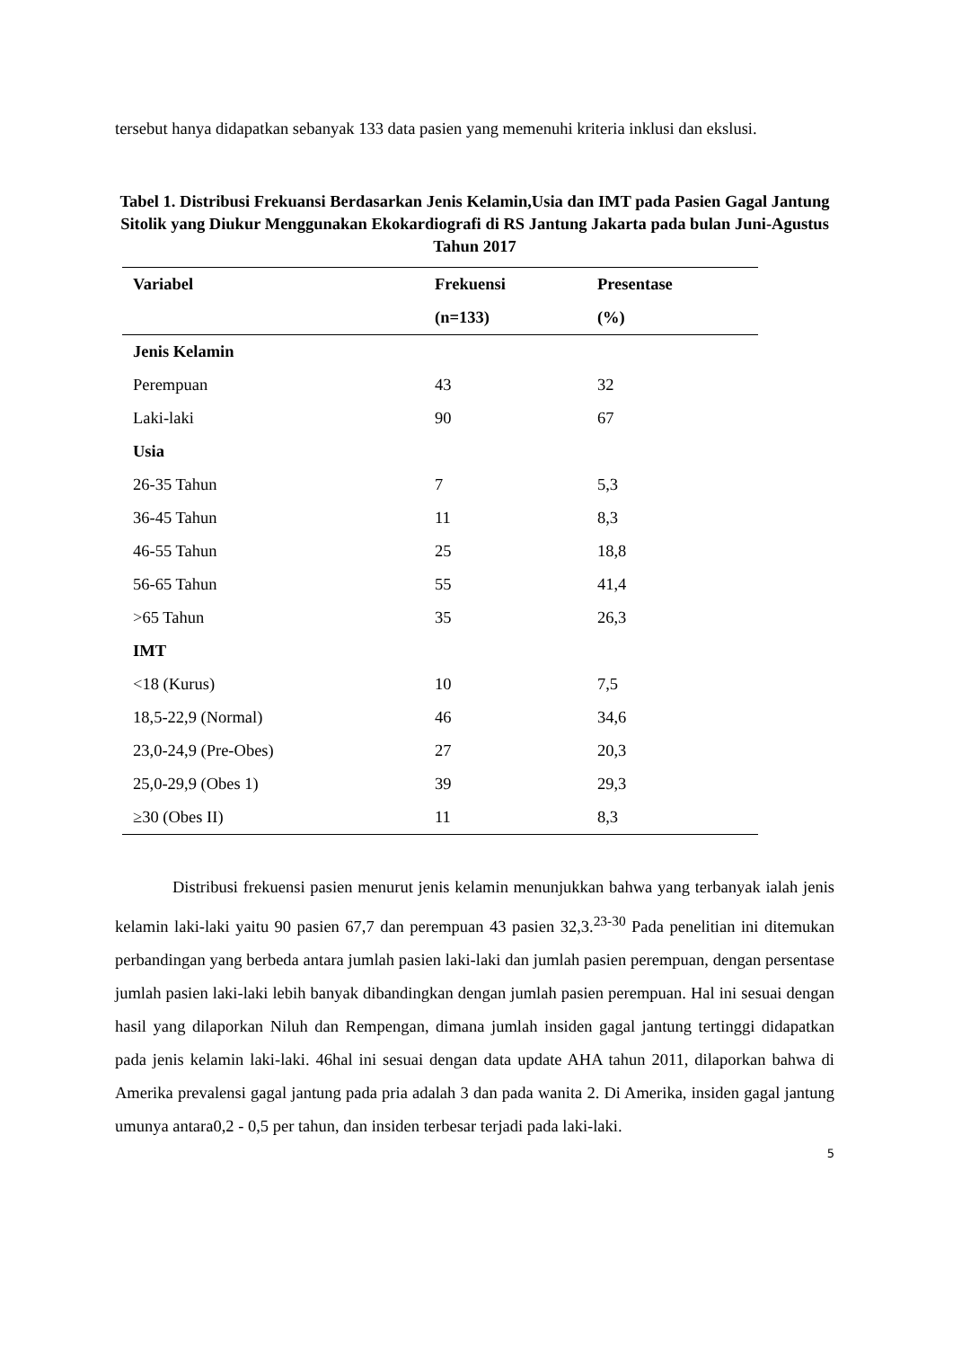tersebut hanya didapatkan sebanyak 133 data pasien yang memenuhi kriteria inklusi dan ekslusi.
Tabel 1. Distribusi Frekuansi Berdasarkan Jenis Kelamin,Usia dan IMT pada Pasien Gagal Jantung Sitolik yang Diukur Menggunakan Ekokardiografi di RS Jantung Jakarta pada bulan Juni-Agustus Tahun 2017
| Variabel | Frekuensi | Presentase |
| --- | --- | --- |
| | (n=133) | (%) |
| Jenis Kelamin | | |
| Perempuan | 43 | 32 |
| Laki-laki | 90 | 67 |
| Usia | | |
| 26-35 Tahun | 7 | 5,3 |
| 36-45 Tahun | 11 | 8,3 |
| 46-55 Tahun | 25 | 18,8 |
| 56-65 Tahun | 55 | 41,4 |
| >65 Tahun | 35 | 26,3 |
| IMT | | |
| <18 (Kurus) | 10 | 7,5 |
| 18,5-22,9 (Normal) | 46 | 34,6 |
| 23,0-24,9 (Pre-Obes) | 27 | 20,3 |
| 25,0-29,9 (Obes 1) | 39 | 29,3 |
| ≥30 (Obes II) | 11 | 8,3 |
Distribusi frekuensi pasien menurut jenis kelamin menunjukkan bahwa yang terbanyak ialah jenis kelamin laki-laki yaitu 90 pasien 67,7 dan perempuan 43 pasien 32,3.<sup>23-30</sup> Pada penelitian ini ditemukan perbandingan yang berbeda antara jumlah pasien laki-laki dan jumlah pasien perempuan, dengan persentase jumlah pasien laki-laki lebih banyak dibandingkan dengan jumlah pasien perempuan. Hal ini sesuai dengan hasil yang dilaporkan Niluh dan Rempengan, dimana jumlah insiden gagal jantung tertinggi didapatkan pada jenis kelamin laki-laki. 46hal ini sesuai dengan data update AHA tahun 2011, dilaporkan bahwa di Amerika prevalensi gagal jantung pada pria adalah 3 dan pada wanita 2. Di Amerika, insiden gagal jantung umunya antara0,2 - 0,5 per tahun, dan insiden terbesar terjadi pada laki-laki.
5